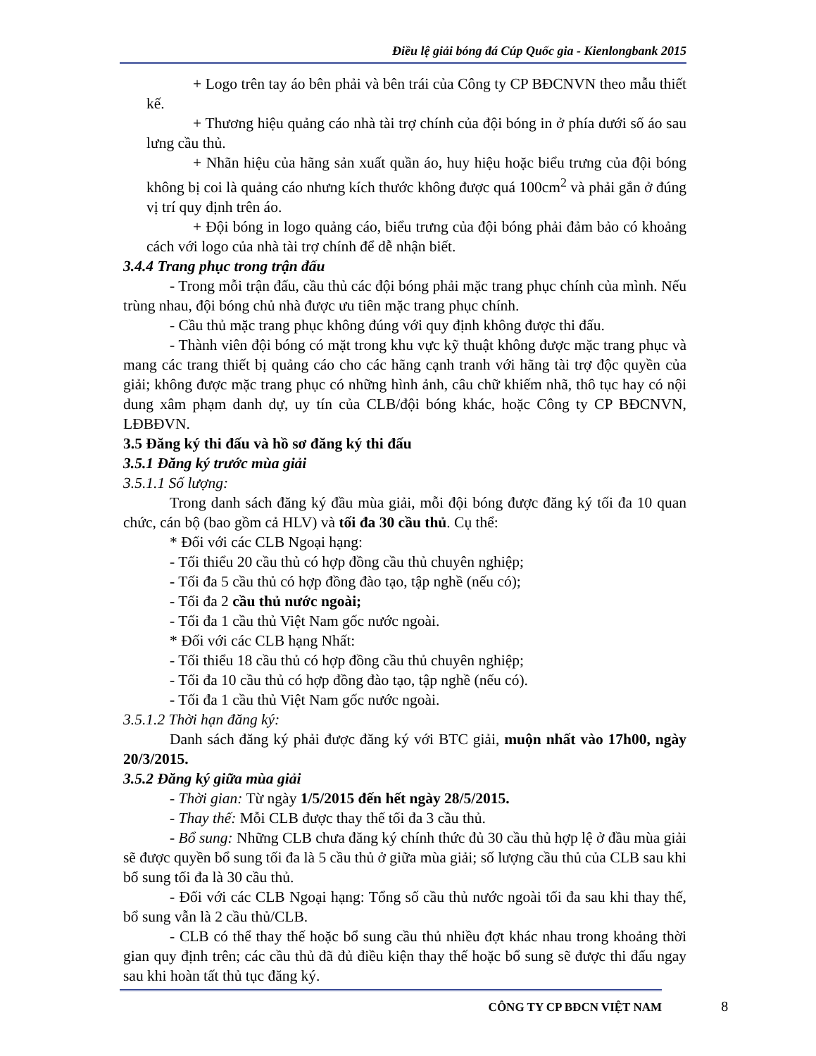Điều lệ giải bóng đá Cúp Quốc gia - Kienlongbank 2015
+ Logo trên tay áo bên phải và bên trái của Công ty CP BĐCNVN theo mẫu thiết kế.
+ Thương hiệu quảng cáo nhà tài trợ chính của đội bóng in ở phía dưới số áo sau lưng cầu thủ.
+ Nhãn hiệu của hãng sản xuất quần áo, huy hiệu hoặc biểu trưng của đội bóng không bị coi là quảng cáo nhưng kích thước không được quá 100cm<sup>2</sup> và phải gắn ở đúng vị trí quy định trên áo.
+ Đội bóng in logo quảng cáo, biểu trưng của đội bóng phải đảm bảo có khoảng cách với logo của nhà tài trợ chính để dễ nhận biết.
3.4.4 Trang phục trong trận đấu
- Trong mỗi trận đấu, cầu thủ các đội bóng phải mặc trang phục chính của mình. Nếu trùng nhau, đội bóng chủ nhà được ưu tiên mặc trang phục chính.
- Cầu thủ mặc trang phục không đúng với quy định không được thi đấu.
- Thành viên đội bóng có mặt trong khu vực kỹ thuật không được mặc trang phục và mang các trang thiết bị quảng cáo cho các hãng cạnh tranh với hãng tài trợ độc quyền của giải; không được mặc trang phục có những hình ảnh, câu chữ khiếm nhã, thô tục hay có nội dung xâm phạm danh dự, uy tín của CLB/đội bóng khác, hoặc Công ty CP BĐCNVN, LĐBĐVN.
3.5 Đăng ký thi đấu và hồ sơ đăng ký thi đấu
3.5.1 Đăng ký trước mùa giải
3.5.1.1 Số lượng:
Trong danh sách đăng ký đầu mùa giải, mỗi đội bóng được đăng ký tối đa 10 quan chức, cán bộ (bao gồm cả HLV) và tối đa 30 cầu thủ. Cụ thể:
* Đối với các CLB Ngoại hạng:
- Tối thiểu 20 cầu thủ có hợp đồng cầu thủ chuyên nghiệp;
- Tối đa 5 cầu thủ có hợp đồng đào tạo, tập nghề (nếu có);
- Tối đa 2 cầu thủ nước ngoài;
- Tối đa 1 cầu thủ Việt Nam gốc nước ngoài.
* Đối với các CLB hạng Nhất:
- Tối thiểu 18 cầu thủ có hợp đồng cầu thủ chuyên nghiệp;
- Tối đa 10 cầu thủ có hợp đồng đào tạo, tập nghề (nếu có).
- Tối đa 1 cầu thủ Việt Nam gốc nước ngoài.
3.5.1.2 Thời hạn đăng ký:
Danh sách đăng ký phải được đăng ký với BTC giải, muộn nhất vào 17h00, ngày 20/3/2015.
3.5.2 Đăng ký giữa mùa giải
- Thời gian: Từ ngày 1/5/2015 đến hết ngày 28/5/2015.
- Thay thế: Mỗi CLB được thay thế tối đa 3 cầu thủ.
- Bổ sung: Những CLB chưa đăng ký chính thức đủ 30 cầu thủ hợp lệ ở đầu mùa giải sẽ được quyền bổ sung tối đa là 5 cầu thủ ở giữa mùa giải; số lượng cầu thủ của CLB sau khi bổ sung tối đa là 30 cầu thủ.
- Đối với các CLB Ngoại hạng: Tổng số cầu thủ nước ngoài tối đa sau khi thay thế, bổ sung vẫn là 2 cầu thủ/CLB.
- CLB có thể thay thế hoặc bổ sung cầu thủ nhiều đợt khác nhau trong khoảng thời gian quy định trên; các cầu thủ đã đủ điều kiện thay thế hoặc bổ sung sẽ được thi đấu ngay sau khi hoàn tất thủ tục đăng ký.
CÔNG TY CP BĐCN VIỆT NAM 8